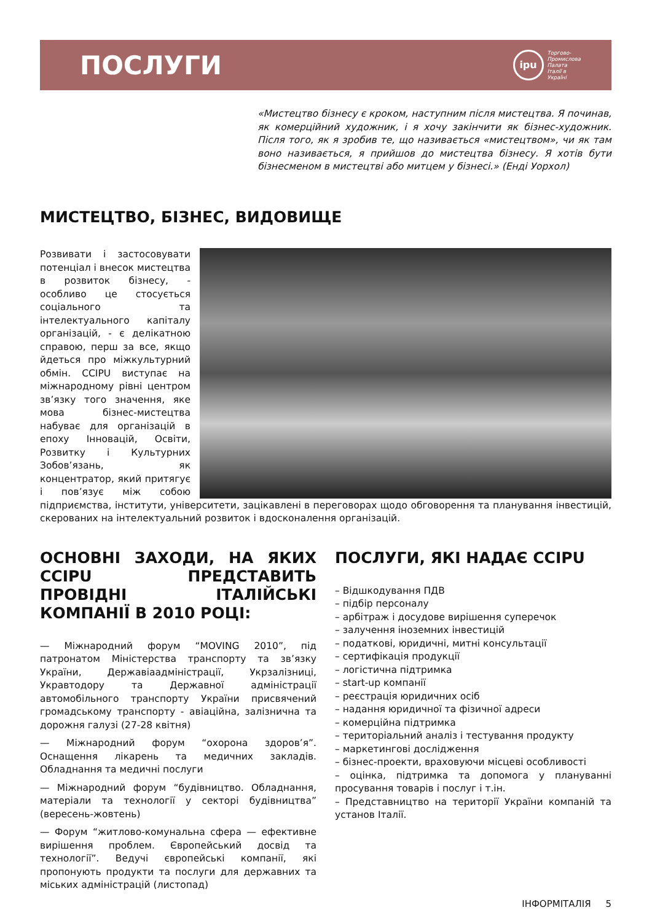ПОСЛУГИ
ipu
Торгово-
Промислова
Палата
Італії в
Україні
«Мистецтво бізнесу є кроком, наступним після мистецтва. Я починав, як комерційний художник, і я хочу закінчити як бізнес-художник. Після того, як я зробив те, що називається «мистецтвом», чи як там воно називається, я прийшов до мистецтва бізнесу. Я хотів бути бізнесменом в мистецтві або митцем у бізнесі.» (Енді Уорхол)
МИСТЕЦТВО, БІЗНЕС, ВИДОВИЩЕ
Розвивати і застосовувати потенціал і внесок мистецтва в розвиток бізнесу, - особливо це стосується соціального та інтелектуального капіталу організацій, - є делікатною справою, перш за все, якщо йдеться про міжкультурний обмін. CCIPU виступає на міжнародному рівні центром зв’язку того значення, яке мова бізнес-мистецтва набуває для організацій в епоху Інновацій, Освіти, Розвитку і Культурних Зобов’язань, як концентратор, який притягує і пов’язує між собою підприємства, інститути, університети, зацікавлені в переговорах щодо обговорення та планування інвестицій, скерованих на інтелектуальний розвиток і вдосконалення організацій.
ОСНОВНІ ЗАХОДИ, НА ЯКИХ CCIPU ПРЕДСТАВИТЬ ПРОВІДНІ ІТАЛІЙСЬКІ КОМПАНІЇ В 2010 РОЦІ:
— Міжнародний форум “MOVING 2010”, під патронатом Міністерства транспорту та зв’язку України, Державіаадміністрації, Укрзалізниці, Укравтодору та Державної адміністрації автомобільного транспорту України присвячений громадському транспорту - авіаційна, залізнична та дорожня галузі (27-28 квітня)
— Міжнародний форум “охорона здоров’я”. Оснащення лікарень та медичних закладів. Обладнання та медичні послуги
— Міжнародний форум “будівництво. Обладнання, матеріали та технології у секторі будівництва” (вересень-жовтень)
— Форум “житлово-комунальна сфера — ефективне вирішення проблем. Європейський досвід та технології”. Ведучі європейські компанії, які пропонують продукти та послуги для державних та міських адміністрацій (листопад)
ПОСЛУГИ, ЯКІ НАДАЄ CCIPU
– Відшкодування ПДВ
– підбір персоналу
– арбітраж і досудове вирішення суперечок
– залучення іноземних інвестицій
– податкові, юридичні, митні консультації
– сертифікація продукції
– логістична підтримка
– start-up компанії
– реєстрація юридичних осіб
– надання юридичної та фізичної адреси
– комерційна підтримка
– територіальний аналіз і тестування продукту
– маркетингові дослідження
– бізнес-проекти, враховуючи місцеві особливості
– оцінка, підтримка та допомога у плануванні просування товарів і послуг і т.ін.
– Представництво на території України компаній та установ Італії.
ІНФОРМІТАЛІЯ 5